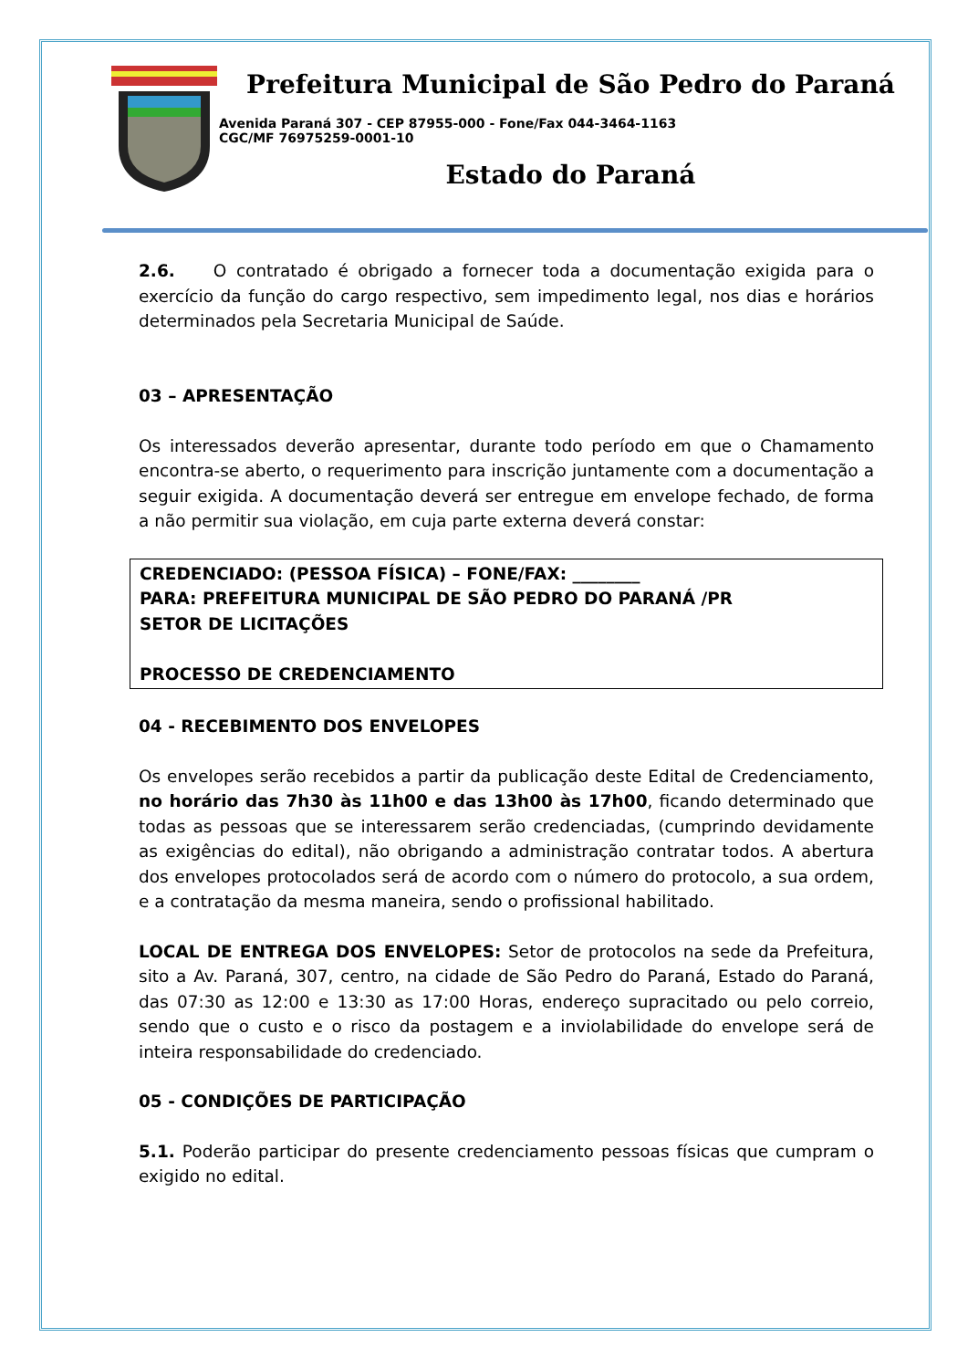Prefeitura Municipal de São Pedro do Paraná
Avenida Paraná 307 - CEP 87955-000 - Fone/Fax 044-3464-1163
CGC/MF 76975259-0001-10
Estado do Paraná
2.6. O contratado é obrigado a fornecer toda a documentação exigida para o exercício da função do cargo respectivo, sem impedimento legal, nos dias e horários determinados pela Secretaria Municipal de Saúde.
03 – APRESENTAÇÃO
Os interessados deverão apresentar, durante todo período em que o Chamamento encontra-se aberto, o requerimento para inscrição juntamente com a documentação a seguir exigida. A documentação deverá ser entregue em envelope fechado, de forma a não permitir sua violação, em cuja parte externa deverá constar:
CREDENCIADO: (PESSOA FÍSICA) – FONE/FAX: ________
PARA: PREFEITURA MUNICIPAL DE SÃO PEDRO DO PARANÁ /PR
SETOR DE LICITAÇÕES
PROCESSO DE CREDENCIAMENTO
04 - RECEBIMENTO DOS ENVELOPES
Os envelopes serão recebidos a partir da publicação deste Edital de Credenciamento, no horário das 7h30 às 11h00 e das 13h00 às 17h00, ficando determinado que todas as pessoas que se interessarem serão credenciadas, (cumprindo devidamente as exigências do edital), não obrigando a administração contratar todos. A abertura dos envelopes protocolados será de acordo com o número do protocolo, a sua ordem, e a contratação da mesma maneira, sendo o profissional habilitado.
LOCAL DE ENTREGA DOS ENVELOPES: Setor de protocolos na sede da Prefeitura, sito a Av. Paraná, 307, centro, na cidade de São Pedro do Paraná, Estado do Paraná, das 07:30 as 12:00 e 13:30 as 17:00 Horas, endereço supracitado ou pelo correio, sendo que o custo e o risco da postagem e a inviolabilidade do envelope será de inteira responsabilidade do credenciado.
05 - CONDIÇÕES DE PARTICIPAÇÃO
5.1. Poderão participar do presente credenciamento pessoas físicas que cumpram o exigido no edital.